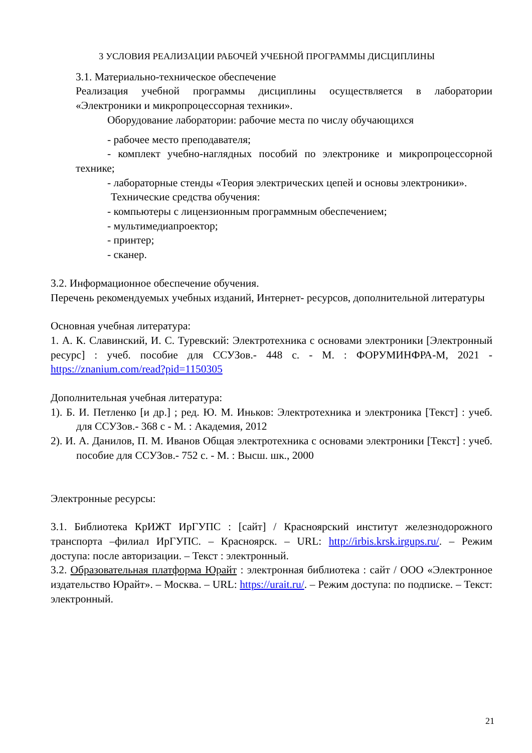3 УСЛОВИЯ РЕАЛИЗАЦИИ РАБОЧЕЙ УЧЕБНОЙ ПРОГРАММЫ ДИСЦИПЛИНЫ
3.1. Материально-техническое обеспечение
Реализация учебной программы дисциплины осуществляется в лаборатории «Электроники и микропроцессорная техники».
Оборудование лаборатории: рабочие места по числу обучающихся
- рабочее место преподавателя;
- комплект учебно-наглядных пособий по электронике и микропроцессорной технике;
- лабораторные стенды «Теория электрических цепей и основы электроники».
Технические средства обучения:
- компьютеры с лицензионным программным обеспечением;
- мультимедиапроектор;
- принтер;
- сканер.
3.2. Информационное обеспечение обучения.
Перечень рекомендуемых учебных изданий, Интернет- ресурсов, дополнительной литературы
Основная учебная литература:
1. А. К. Славинский, И. С. Туревский: Электротехника с основами электроники [Электронный ресурс] : учеб. пособие для ССУЗов.- 448 с. - М. : ФОРУМИНФРА-М, 2021 - https://znanium.com/read?pid=1150305
Дополнительная учебная литература:
1). Б. И. Петленко [и др.] ; ред. Ю. М. Иньков: Электротехника и электроника [Текст] : учеб. для ССУЗов.- 368 с - М. : Академия, 2012
2). И. А. Данилов, П. М. Иванов Общая электротехника с основами электроники [Текст] : учеб. пособие для ССУЗов.- 752 с. - М. : Высш. шк., 2000
Электронные ресурсы:
3.1. Библиотека КрИЖТ ИрГУПС : [сайт] / Красноярский институт железнодорожного транспорта –филиал ИрГУПС. – Красноярск. – URL: http://irbis.krsk.irgups.ru/. – Режим доступа: после авторизации. – Текст : электронный.
3.2. Образовательная платформа Юрайт : электронная библиотека : сайт / ООО «Электронное издательство Юрайт». – Москва. – URL: https://urait.ru/. – Режим доступа: по подписке. – Текст: электронный.
21